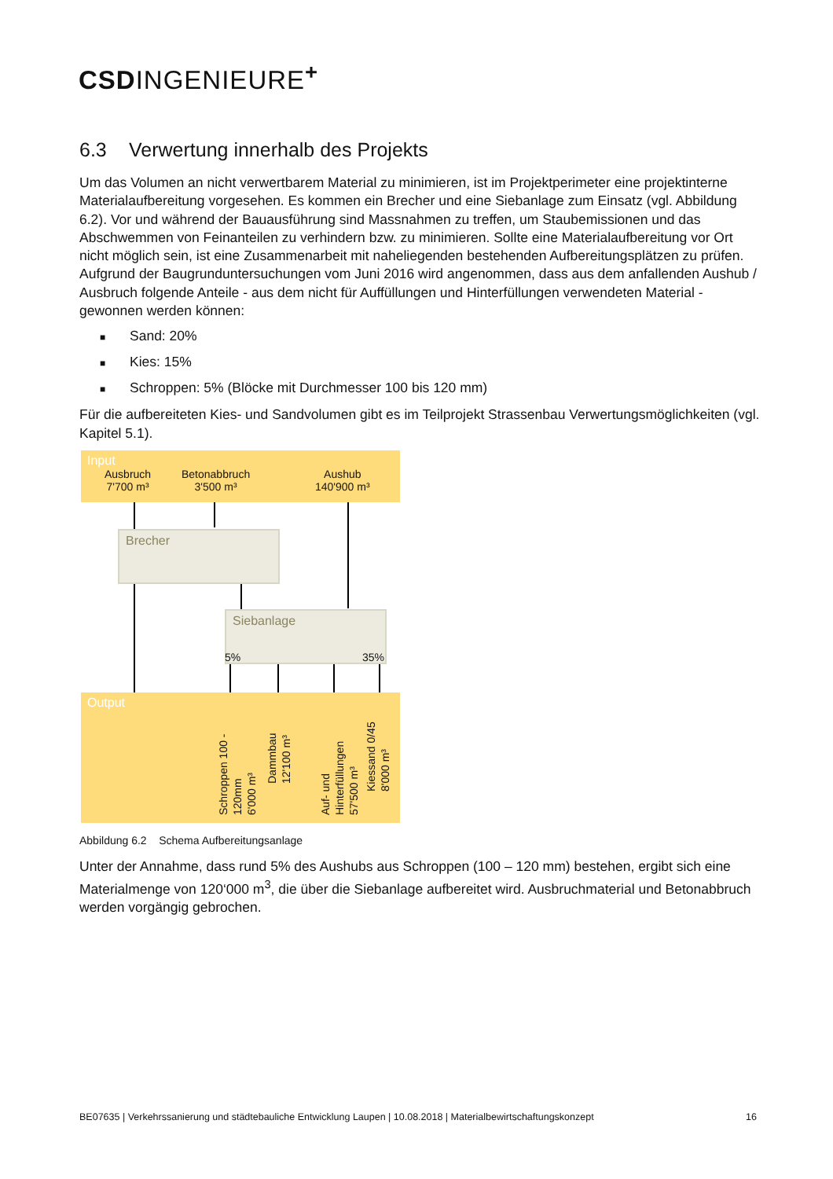CSDINGENIEURE<sup>+</sup>
6.3 Verwertung innerhalb des Projekts
Um das Volumen an nicht verwertbarem Material zu minimieren, ist im Projektperimeter eine projektinterne Materialaufbereitung vorgesehen. Es kommen ein Brecher und eine Siebanlage zum Einsatz (vgl. Abbildung 6.2). Vor und während der Bauausführung sind Massnahmen zu treffen, um Staubemissionen und das Abschwemmen von Feinanteilen zu verhindern bzw. zu minimieren. Sollte eine Materialaufbereitung vor Ort nicht möglich sein, ist eine Zusammenarbeit mit naheliegenden bestehenden Aufbereitungsplätzen zu prüfen. Aufgrund der Baugrunduntersuchungen vom Juni 2016 wird angenommen, dass aus dem anfallenden Aushub / Ausbruch folgende Anteile - aus dem nicht für Auffüllungen und Hinterfüllungen verwendeten Material - gewonnen werden können:
■ Sand: 20%
■ Kies: 15%
■ Schroppen: 5% (Blöcke mit Durchmesser 100 bis 120 mm)
Für die aufbereiteten Kies- und Sandvolumen gibt es im Teilprojekt Strassenbau Verwertungsmöglichkeiten (vgl. Kapitel 5.1).
Input
Ausbruch
7'700 m³
Betonabbruch
3'500 m³
Aushub
140'900 m³
Brecher
Siebanlage
5% 35%
Output
Schroppen 100 - 120mm
6'000 m³
Dammbau
12'100 m³
Auf- und Hinterfüllungen
57'500 m³
Kiessand 0/45
8'000 m³
Abbildung 6.2 Schema Aufbereitungsanlage
Unter der Annahme, dass rund 5% des Aushubs aus Schroppen (100 – 120 mm) bestehen, ergibt sich eine Materialmenge von 120‘000 m<sup>3</sup>, die über die Siebanlage aufbereitet wird. Ausbruchmaterial und Betonabbruch werden vorgängig gebrochen.
BE07635 | Verkehrssanierung und städtebauliche Entwicklung Laupen | 10.08.2018 | Materialbewirtschaftungskonzept 16